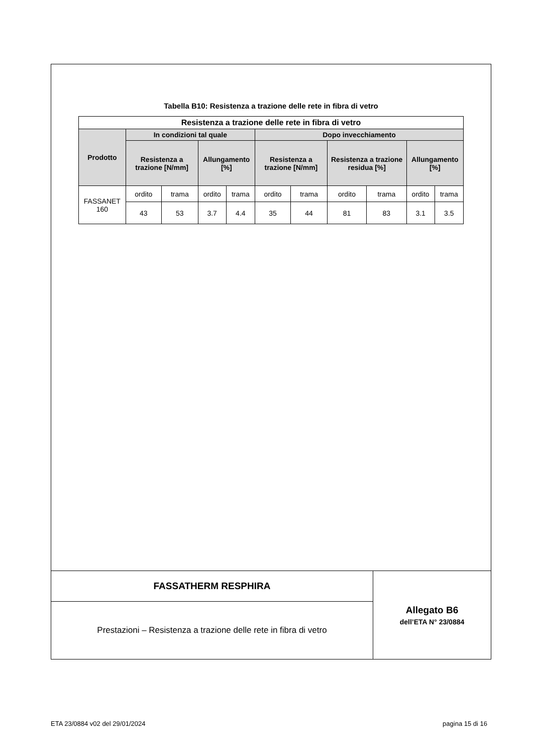Tabella B10: Resistenza a trazione delle rete in fibra di vetro
| Resistenza a trazione delle rete in fibra di vetro | | | | | | | | | | |
| --- | --- | --- | --- | --- | --- | --- | --- | --- | --- | --- |
| Prodotto | In condizioni tal quale | | | | Dopo invecchiamento | | | | | |
| | Resistenza a trazione [N/mm] | | Allungamento [%] | | Resistenza a trazione [N/mm] | | Resistenza a trazione residua [%] | | Allungamento [%] | |
| FASSANET 160 | ordito | trama | ordito | trama | ordito | trama | ordito | trama | ordito | trama |
| | 43 | 53 | 3.7 | 4.4 | 35 | 44 | 81 | 83 | 3.1 | 3.5 |
FASSATHERM RESPHIRA
Prestazioni – Resistenza a trazione delle rete in fibra di vetro
Allegato B6
dell’ETA N° 23/0884
ETA 23/0884 v02 del 29/01/2024 pagina 15 di 16